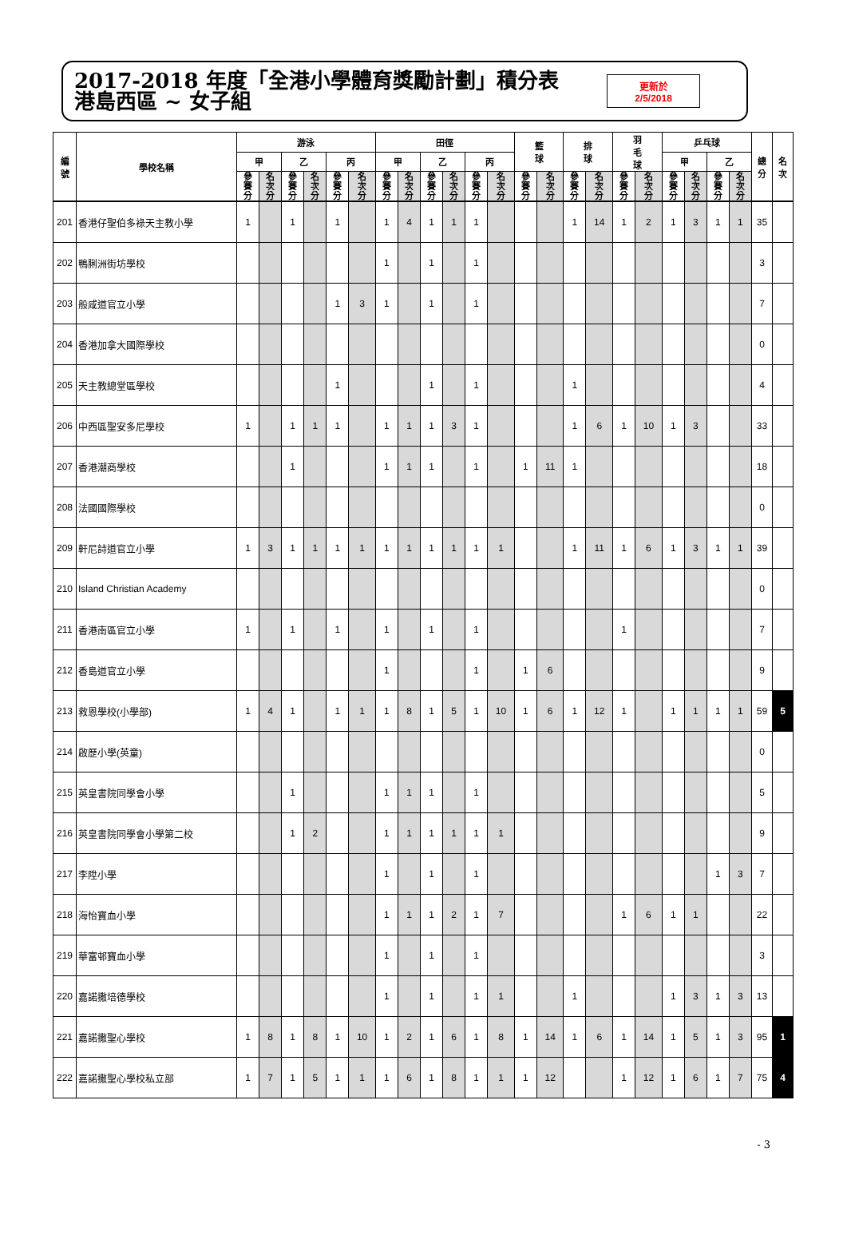2017-2018 年度「全港小學體育獎勵計劃」積分表
港島西區 ~ 女子組
更新於
2/5/2018
| 編 號 | 學校名稱 | 游泳 | | | | | | 田徑 | | | | | | 籃 球 | | 排 球 | | 羽 毛 球 | | 乒乓球 | | | | 總 分 | 名 次 |
| --- | --- | --- | --- | --- | --- | --- | --- | --- | --- | --- | --- | --- | --- | --- | --- | --- | --- | --- | --- | --- | --- | --- | --- | --- | --- |
| | | 甲 | | 乙 | | 丙 | | 甲 | | 乙 | | 丙 | | | | | | | | 甲 | | 乙 | | | |
| | | 參 賽 分 | 名 次 分 | 參 賽 分 | 名 次 分 | 參 賽 分 | 名 次 分 | 參 賽 分 | 名 次 分 | 參 賽 分 | 名 次 分 | 參 賽 分 | 名 次 分 | 參 賽 分 | 名 次 分 | 參 賽 分 | 名 次 分 | 參 賽 分 | 名 次 分 | 參 賽 分 | 名 次 分 | 參 賽 分 | 名 次 分 | | |
| 201 | 香港仔聖伯多祿天主教小學 | 1 | | 1 | | 1 | | 1 | 4 | 1 | 1 | 1 | | | | 1 | 14 | 1 | 2 | 1 | 3 | 1 | 1 | 35 | |
| 202 | 鴨脷洲街坊學校 | | | | | | | 1 | | 1 | | 1 | | | | | | | | | | | | 3 | |
| 203 | 般咸道官立小學 | | | | | 1 | 3 | 1 | | 1 | | 1 | | | | | | | | | | | | 7 | |
| 204 | 香港加拿大國際學校 | | | | | | | | | | | | | | | | | | | | | | | 0 | |
| 205 | 天主教總堂區學校 | | | | | 1 | | | | 1 | | 1 | | | | 1 | | | | | | | | 4 | |
| 206 | 中西區聖安多尼學校 | 1 | | 1 | 1 | 1 | | 1 | 1 | 1 | 3 | 1 | | | | 1 | 6 | 1 | 10 | 1 | 3 | | | 33 | |
| 207 | 香港潮商學校 | | | 1 | | | | 1 | 1 | 1 | | 1 | | 1 | 11 | 1 | | | | | | | | 18 | |
| 208 | 法國國際學校 | | | | | | | | | | | | | | | | | | | | | | | 0 | |
| 209 | 軒尼詩道官立小學 | 1 | 3 | 1 | 1 | 1 | 1 | 1 | 1 | 1 | 1 | 1 | 1 | | | 1 | 11 | 1 | 6 | 1 | 3 | 1 | 1 | 39 | |
| 210 | Island Christian Academy | | | | | | | | | | | | | | | | | | | | | | | 0 | |
| 211 | 香港南區官立小學 | 1 | | 1 | | 1 | | 1 | | 1 | | 1 | | | | | | 1 | | | | | | 7 | |
| 212 | 香島道官立小學 | | | | | | | 1 | | | | 1 | | 1 | 6 | | | | | | | | | 9 | |
| 213 | 救恩學校(小學部) | 1 | 4 | 1 | | 1 | 1 | 1 | 8 | 1 | 5 | 1 | 10 | 1 | 6 | 1 | 12 | 1 | | 1 | 1 | 1 | 1 | 59 | 5 |
| 214 | 啟歷小學(英童) | | | | | | | | | | | | | | | | | | | | | | | 0 | |
| 215 | 英皇書院同學會小學 | | | 1 | | | | 1 | 1 | 1 | | 1 | | | | | | | | | | | | 5 | |
| 216 | 英皇書院同學會小學第二校 | | | 1 | 2 | | | 1 | 1 | 1 | 1 | 1 | 1 | | | | | | | | | | | 9 | |
| 217 | 李陞小學 | | | | | | | 1 | | 1 | | 1 | | | | | | | | | | 1 | 3 | 7 | |
| 218 | 海怡寶血小學 | | | | | | | 1 | 1 | 1 | 2 | 1 | 7 | | | | | 1 | 6 | 1 | 1 | | | 22 | |
| 219 | 華富邨寶血小學 | | | | | | | 1 | | 1 | | 1 | | | | | | | | | | | | 3 | |
| 220 | 嘉諾撒培德學校 | | | | | | | 1 | | 1 | | 1 | 1 | | | 1 | | | | 1 | 3 | 1 | 3 | 13 | |
| 221 | 嘉諾撒聖心學校 | 1 | 8 | 1 | 8 | 1 | 10 | 1 | 2 | 1 | 6 | 1 | 8 | 1 | 14 | 1 | 6 | 1 | 14 | 1 | 5 | 1 | 3 | 95 | 1 |
| 222 | 嘉諾撒聖心學校私立部 | 1 | 7 | 1 | 5 | 1 | 1 | 1 | 6 | 1 | 8 | 1 | 1 | 1 | 12 | | | 1 | 12 | 1 | 6 | 1 | 7 | 75 | 4 |
- 3